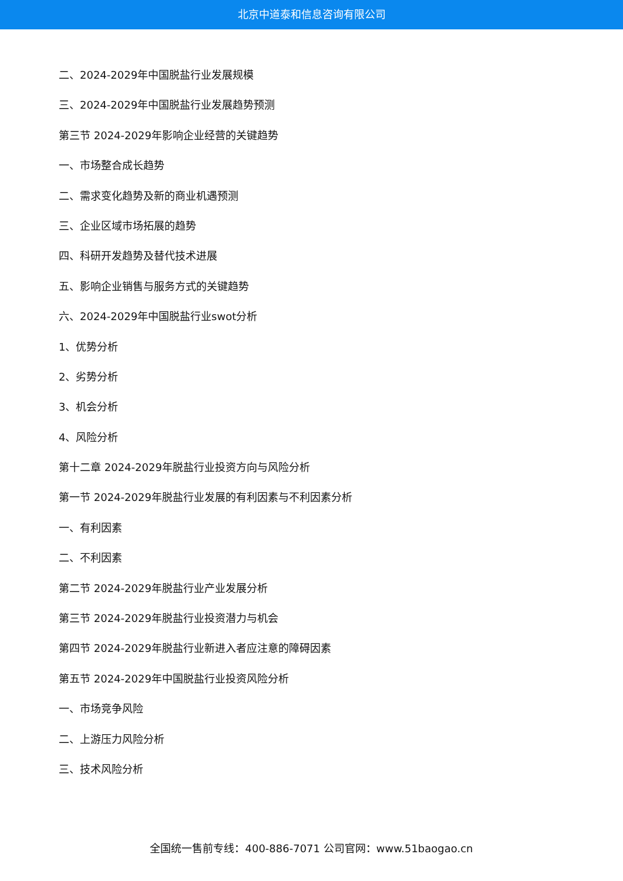北京中道泰和信息咨询有限公司
二、2024-2029年中国脱盐行业发展规模
三、2024-2029年中国脱盐行业发展趋势预测
第三节 2024-2029年影响企业经营的关键趋势
一、市场整合成长趋势
二、需求变化趋势及新的商业机遇预测
三、企业区域市场拓展的趋势
四、科研开发趋势及替代技术进展
五、影响企业销售与服务方式的关键趋势
六、2024-2029年中国脱盐行业swot分析
1、优势分析
2、劣势分析
3、机会分析
4、风险分析
第十二章 2024-2029年脱盐行业投资方向与风险分析
第一节 2024-2029年脱盐行业发展的有利因素与不利因素分析
一、有利因素
二、不利因素
第二节 2024-2029年脱盐行业产业发展分析
第三节 2024-2029年脱盐行业投资潜力与机会
第四节 2024-2029年脱盐行业新进入者应注意的障碍因素
第五节 2024-2029年中国脱盐行业投资风险分析
一、市场竞争风险
二、上游压力风险分析
三、技术风险分析
全国统一售前专线：400-886-7071 公司官网：www.51baogao.cn